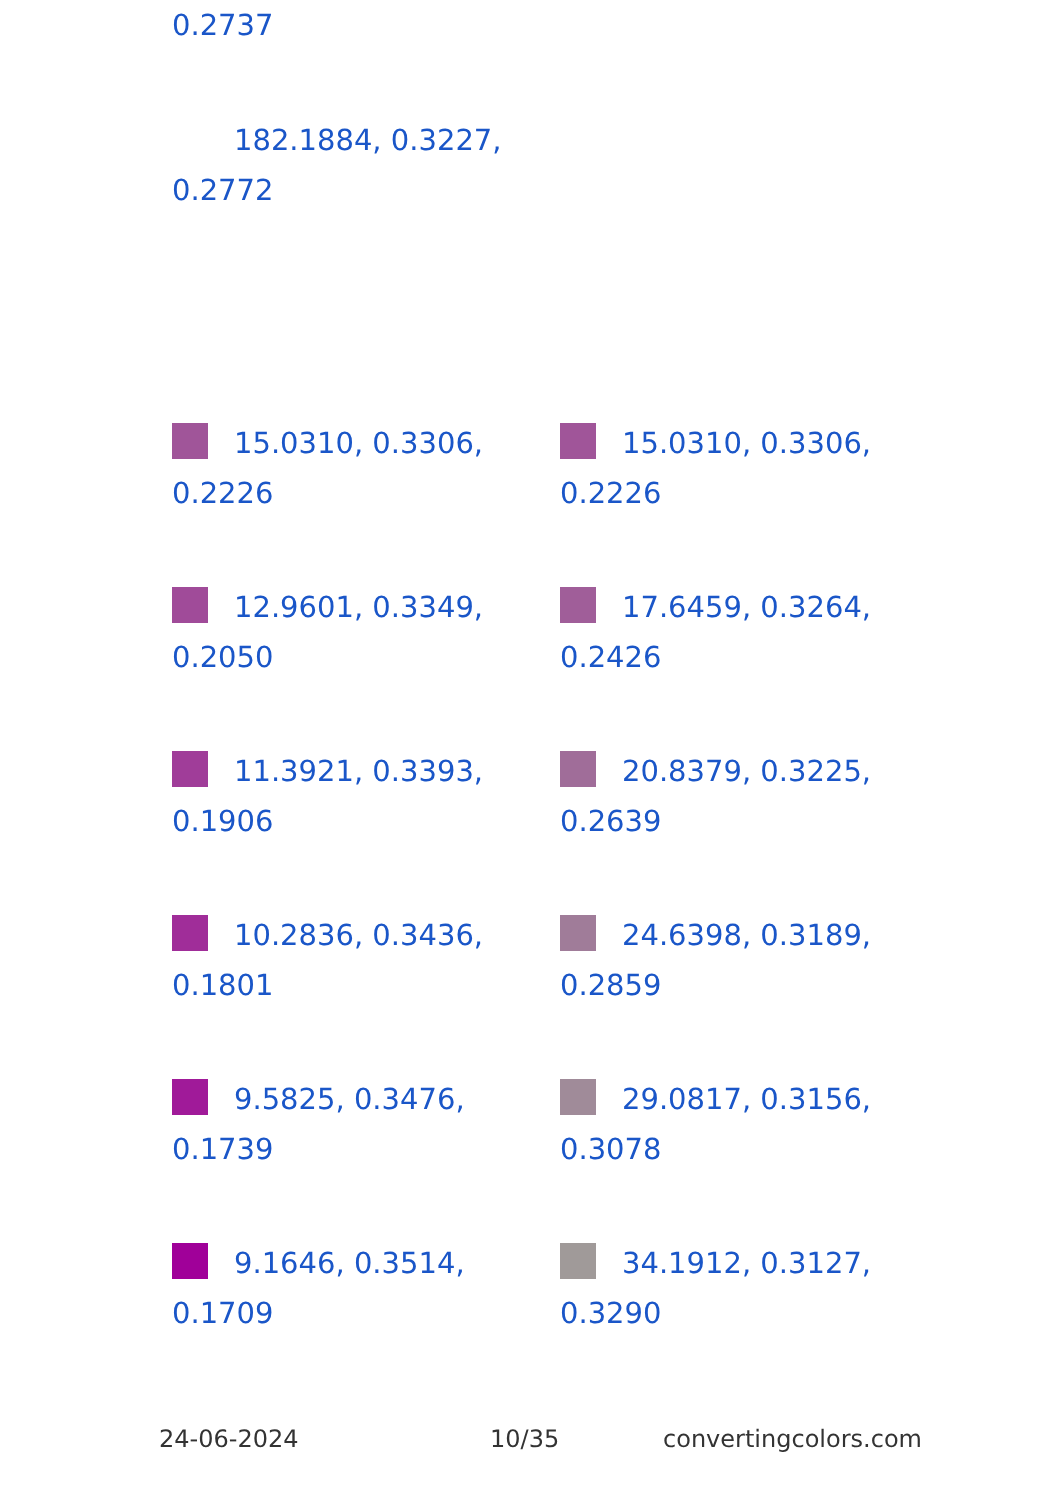0.2737
182.1884, 0.3227, 0.2772
15.0310, 0.3306, 0.2226
15.0310, 0.3306, 0.2226
12.9601, 0.3349, 0.2050
17.6459, 0.3264, 0.2426
11.3921, 0.3393, 0.1906
20.8379, 0.3225, 0.2639
10.2836, 0.3436, 0.1801
24.6398, 0.3189, 0.2859
9.5825, 0.3476, 0.1739
29.0817, 0.3156, 0.3078
9.1646, 0.3514, 0.1709
34.1912, 0.3127, 0.3290
24-06-2024 10/35 convertingcolors.com